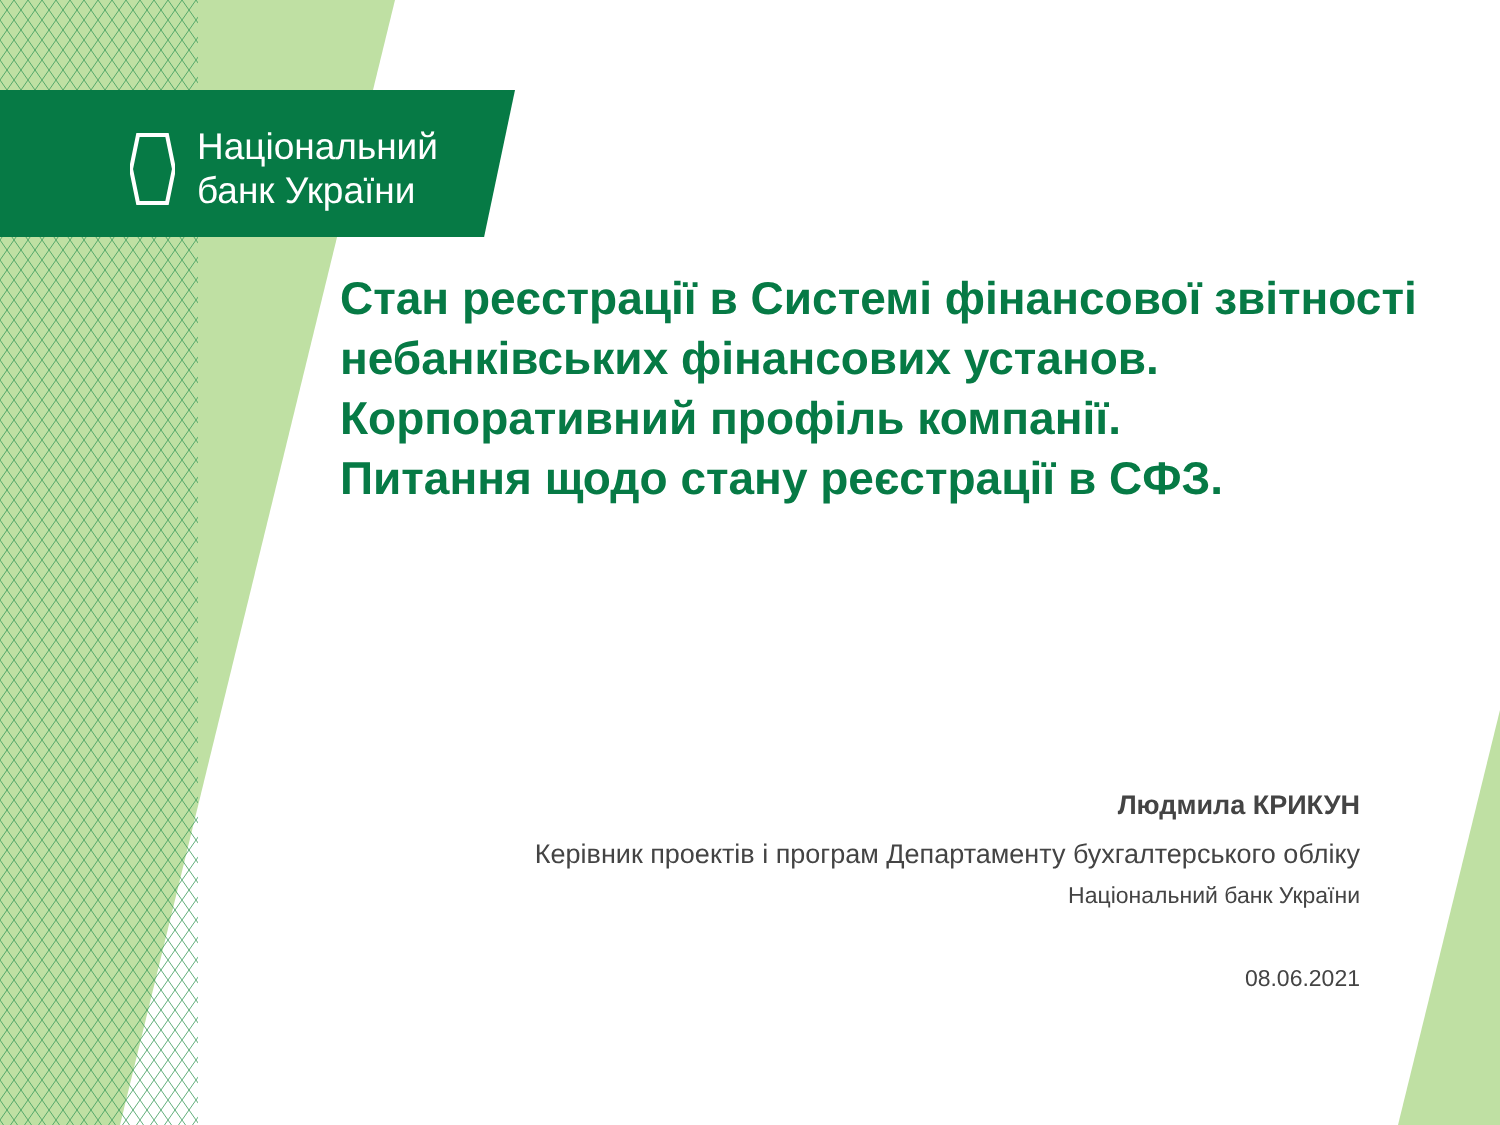Національний
банк України
Стан реєстрації в Системі фінансової звітності небанківських фінансових установ.
Корпоративний профіль компанії.
Питання щодо стану реєстрації в СФЗ.
Людмила КРИКУН
Керівник проектів і програм Департаменту бухгалтерського обліку
Національний банк України
08.06.2021